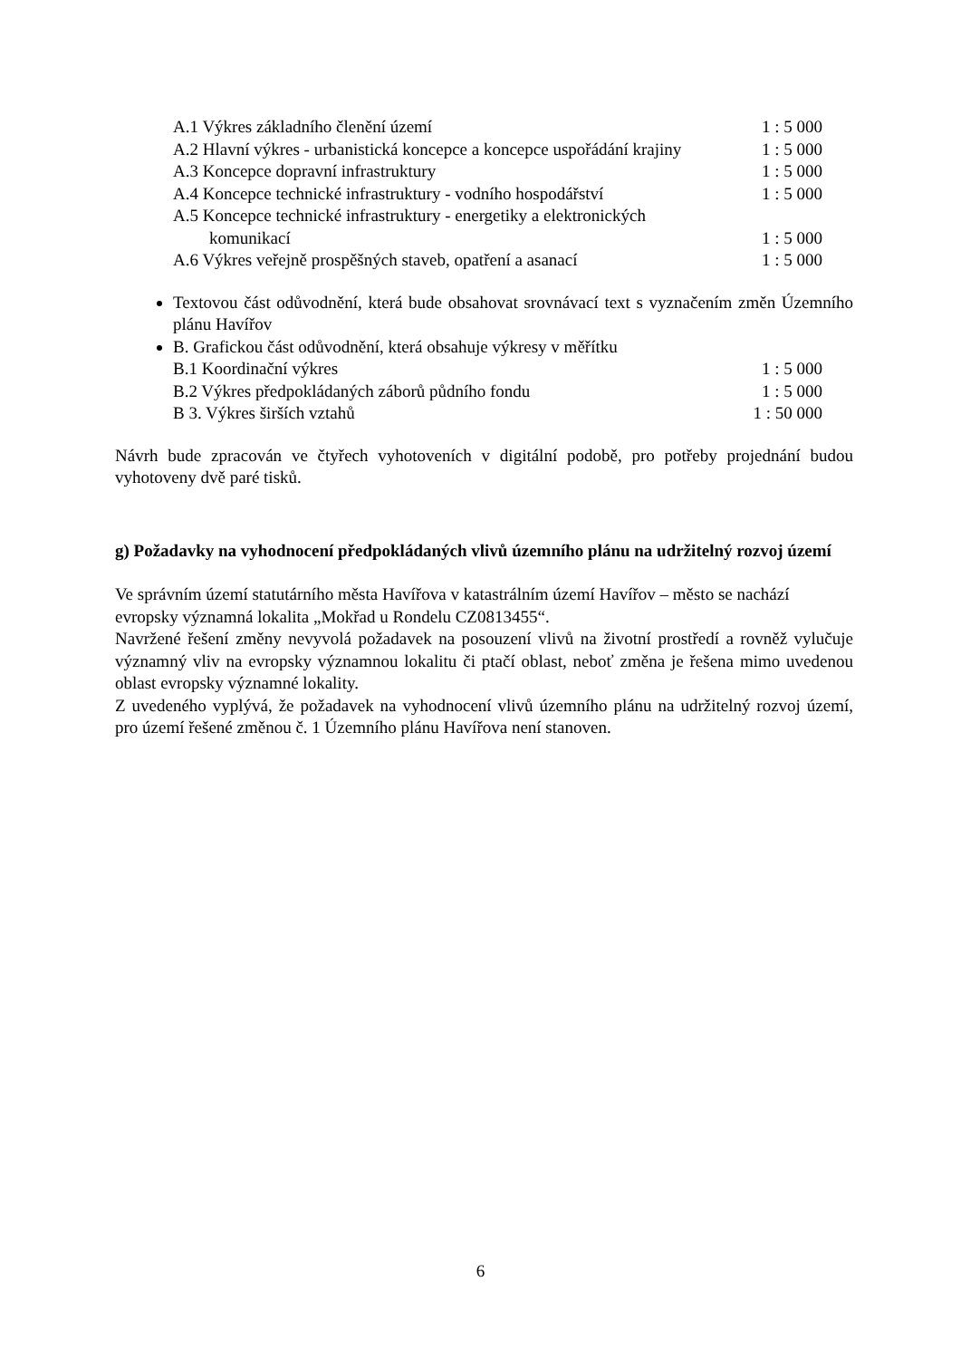A.1 Výkres základního členění území 1 : 5 000
A.2 Hlavní výkres - urbanistická koncepce a koncepce uspořádání krajiny 1 : 5 000
A.3 Koncepce dopravní infrastruktury 1 : 5 000
A.4 Koncepce technické infrastruktury - vodního hospodářství 1 : 5 000
A.5 Koncepce technické infrastruktury - energetiky a elektronických
komunikací 1 : 5 000
A.6 Výkres veřejně prospěšných staveb, opatření a asanací 1 : 5 000
Textovou část odůvodnění, která bude obsahovat srovnávací text s vyznačením změn Územního plánu Havířov
B. Grafickou část odůvodnění, která obsahuje výkresy v měřítku
B.1 Koordinační výkres 1 : 5 000
B.2 Výkres předpokládaných záborů půdního fondu 1 : 5 000
B 3. Výkres širších vztahů 1 : 50 000
Návrh bude zpracován ve čtyřech vyhotoveních v digitální podobě, pro potřeby projednání budou vyhotoveny dvě paré tisků.
g) Požadavky na vyhodnocení předpokládaných vlivů územního plánu na udržitelný rozvoj území
Ve správním území statutárního města Havířova v katastrálním území Havířov – město se nachází evropsky významná lokalita „Mokřad u Rondelu CZ0813455“.
Navržené řešení změny nevyvolá požadavek na posouzení vlivů na životní prostředí a rovněž vylučuje významný vliv na evropsky významnou lokalitu či ptačí oblast, neboť změna je řešena mimo uvedenou oblast evropsky významné lokality.
Z uvedeného vyplývá, že požadavek na vyhodnocení vlivů územního plánu na udržitelný rozvoj území, pro území řešené změnou č. 1 Územního plánu Havířova není stanoven.
6